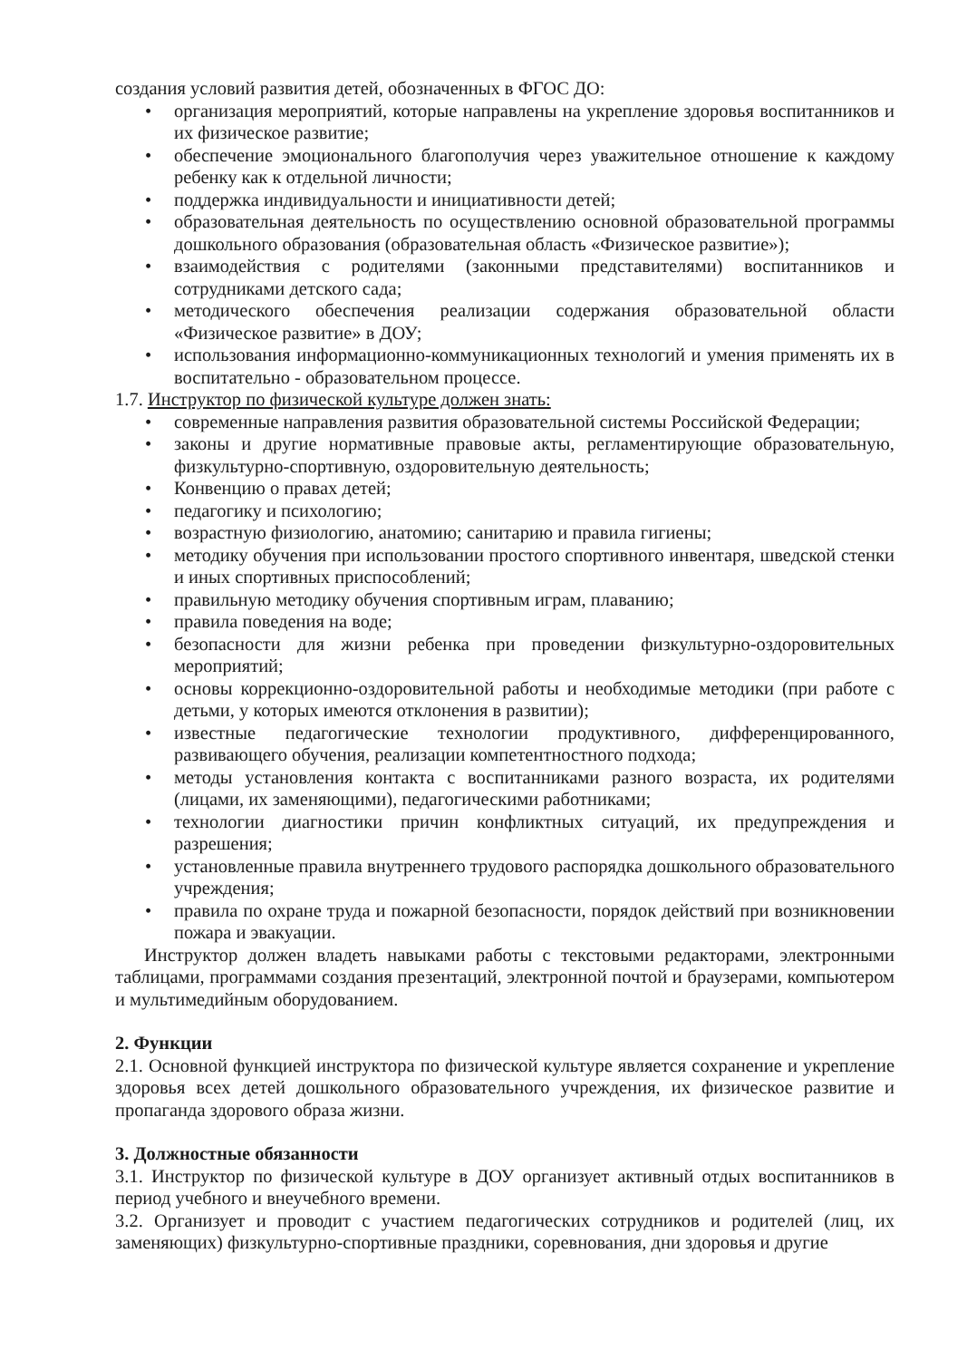создания условий развития детей, обозначенных в ФГОС ДО:
• организация мероприятий, которые направлены на укрепление здоровья воспитанников и их физическое развитие;
• обеспечение эмоционального благополучия через уважительное отношение к каждому ребенку как к отдельной личности;
• поддержка индивидуальности и инициативности детей;
• образовательная деятельность по осуществлению основной образовательной программы дошкольного образования (образовательная область «Физическое развитие»);
• взаимодействия с родителями (законными представителями) воспитанников и сотрудниками детского сада;
• методического обеспечения реализации содержания образовательной области «Физическое развитие» в ДОУ;
• использования информационно-коммуникационных технологий и умения применять их в воспитательно - образовательном процессе.
1.7. Инструктор по физической культуре должен знать:
• современные направления развития образовательной системы Российской Федерации;
• законы и другие нормативные правовые акты, регламентирующие образовательную, физкультурно-спортивную, оздоровительную деятельность;
• Конвенцию о правах детей;
• педагогику и психологию;
• возрастную физиологию, анатомию; санитарию и правила гигиены;
• методику обучения при использовании простого спортивного инвентаря, шведской стенки и иных спортивных приспособлений;
• правильную методику обучения спортивным играм, плаванию;
• правила поведения на воде;
• безопасности для жизни ребенка при проведении физкультурно-оздоровительных мероприятий;
• основы коррекционно-оздоровительной работы и необходимые методики (при работе с детьми, у которых имеются отклонения в развитии);
• известные педагогические технологии продуктивного, дифференцированного, развивающего обучения, реализации компетентностного подхода;
• методы установления контакта с воспитанниками разного возраста, их родителями (лицами, их заменяющими), педагогическими работниками;
• технологии диагностики причин конфликтных ситуаций, их предупреждения и разрешения;
• установленные правила внутреннего трудового распорядка дошкольного образовательного учреждения;
• правила по охране труда и пожарной безопасности, порядок действий при возникновении пожара и эвакуации.
Инструктор должен владеть навыками работы с текстовыми редакторами, электронными таблицами, программами создания презентаций, электронной почтой и браузерами, компьютером и мультимедийным оборудованием.
2. Функции
2.1. Основной функцией инструктора по физической культуре является сохранение и укрепление здоровья всех детей дошкольного образовательного учреждения, их физическое развитие и пропаганда здорового образа жизни.
3. Должностные обязанности
3.1. Инструктор по физической культуре в ДОУ организует активный отдых воспитанников в период учебного и внеучебного времени.
3.2. Организует и проводит с участием педагогических сотрудников и родителей (лиц, их заменяющих) физкультурно-спортивные праздники, соревнования, дни здоровья и другие